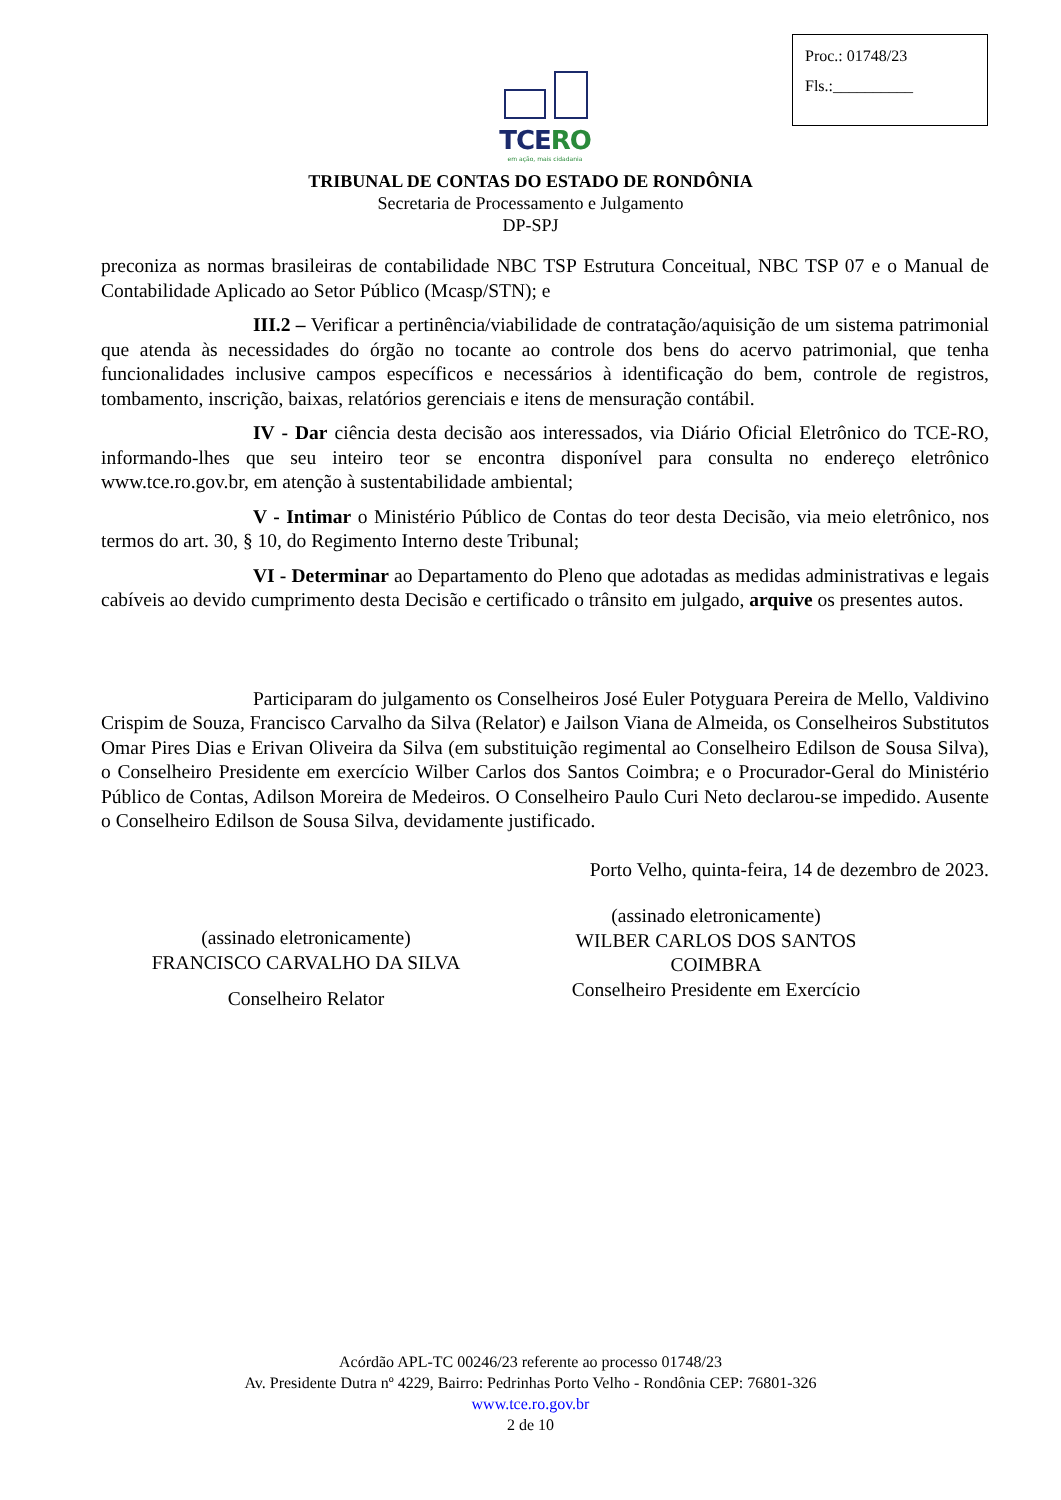Proc.: 01748/23
Fls.:__________
TCERO
em ação, mais cidadania
TRIBUNAL DE CONTAS DO ESTADO DE RONDÔNIA
Secretaria de Processamento e Julgamento
DP-SPJ
preconiza as normas brasileiras de contabilidade NBC TSP Estrutura Conceitual, NBC TSP 07 e o Manual de Contabilidade Aplicado ao Setor Público (Mcasp/STN); e
III.2 – Verificar a pertinência/viabilidade de contratação/aquisição de um sistema patrimonial que atenda às necessidades do órgão no tocante ao controle dos bens do acervo patrimonial, que tenha funcionalidades inclusive campos específicos e necessários à identificação do bem, controle de registros, tombamento, inscrição, baixas, relatórios gerenciais e itens de mensuração contábil.
IV - Dar ciência desta decisão aos interessados, via Diário Oficial Eletrônico do TCE-RO, informando-lhes que seu inteiro teor se encontra disponível para consulta no endereço eletrônico www.tce.ro.gov.br, em atenção à sustentabilidade ambiental;
V - Intimar o Ministério Público de Contas do teor desta Decisão, via meio eletrônico, nos termos do art. 30, § 10, do Regimento Interno deste Tribunal;
VI - Determinar ao Departamento do Pleno que adotadas as medidas administrativas e legais cabíveis ao devido cumprimento desta Decisão e certificado o trânsito em julgado, arquive os presentes autos.
Participaram do julgamento os Conselheiros José Euler Potyguara Pereira de Mello, Valdivino Crispim de Souza, Francisco Carvalho da Silva (Relator) e Jailson Viana de Almeida, os Conselheiros Substitutos Omar Pires Dias e Erivan Oliveira da Silva (em substituição regimental ao Conselheiro Edilson de Sousa Silva), o Conselheiro Presidente em exercício Wilber Carlos dos Santos Coimbra; e o Procurador-Geral do Ministério Público de Contas, Adilson Moreira de Medeiros. O Conselheiro Paulo Curi Neto declarou-se impedido. Ausente o Conselheiro Edilson de Sousa Silva, devidamente justificado.
Porto Velho, quinta-feira, 14 de dezembro de 2023.
(assinado eletronicamente)
FRANCISCO CARVALHO DA SILVA
Conselheiro Relator
(assinado eletronicamente)
WILBER CARLOS DOS SANTOS
COIMBRA
Conselheiro Presidente em Exercício
Acórdão APL-TC 00246/23 referente ao processo 01748/23
Av. Presidente Dutra nº 4229, Bairro: Pedrinhas Porto Velho - Rondônia CEP: 76801-326
www.tce.ro.gov.br
2 de 10